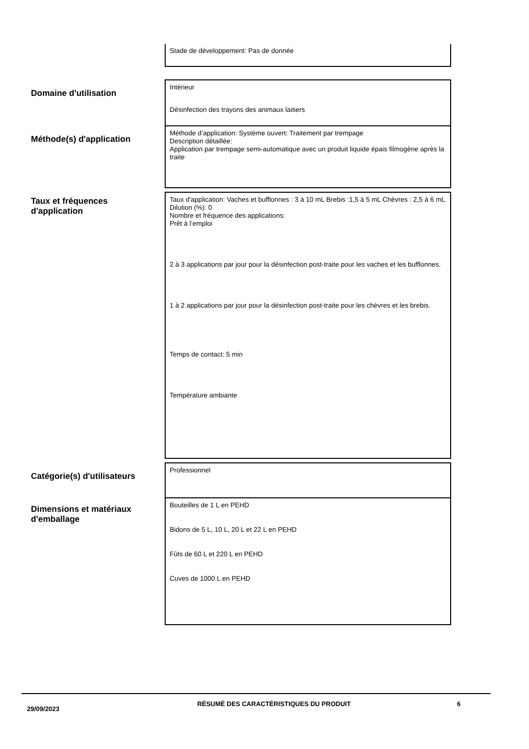Stade de développement: Pas de donnée
Domaine d'utilisation
Intérieur
Désinfection des trayons des animaux laitiers
Méthode(s) d'application
Méthode d’application: Système ouvert: Traitement par trempage
Description détaillée:
Application par trempage semi-automatique avec un produit liquide épais filmogène après la traite
Taux et fréquences
d'application
Taux d'application: Vaches et bufflonnes : 3 à 10 mL Brebis :1,5 à 5 mL Chèvres : 2,5 à 6 mL
Dilution (%): 0
Nombre et fréquence des applications:
Prêt à l’emploi
2 à 3 applications par jour pour la désinfection post-traite pour les vaches et les bufflonnes.
1 à 2 applications par jour pour la désinfection post-traite pour les chèvres et les brebis.
Temps de contact: 5 min
Température ambiante
Catégorie(s) d'utilisateurs
Professionnel
Dimensions et matériaux
d'emballage
Bouteilles de 1 L en PEHD
Bidons de 5 L, 10 L, 20 L et 22 L en PEHD
Fûts de 60 L et 220 L en PEHD
Cuves de 1000 L en PEHD
29/09/2023
RÉSUMÉ DES CARACTÉRISTIQUES DU PRODUIT 6